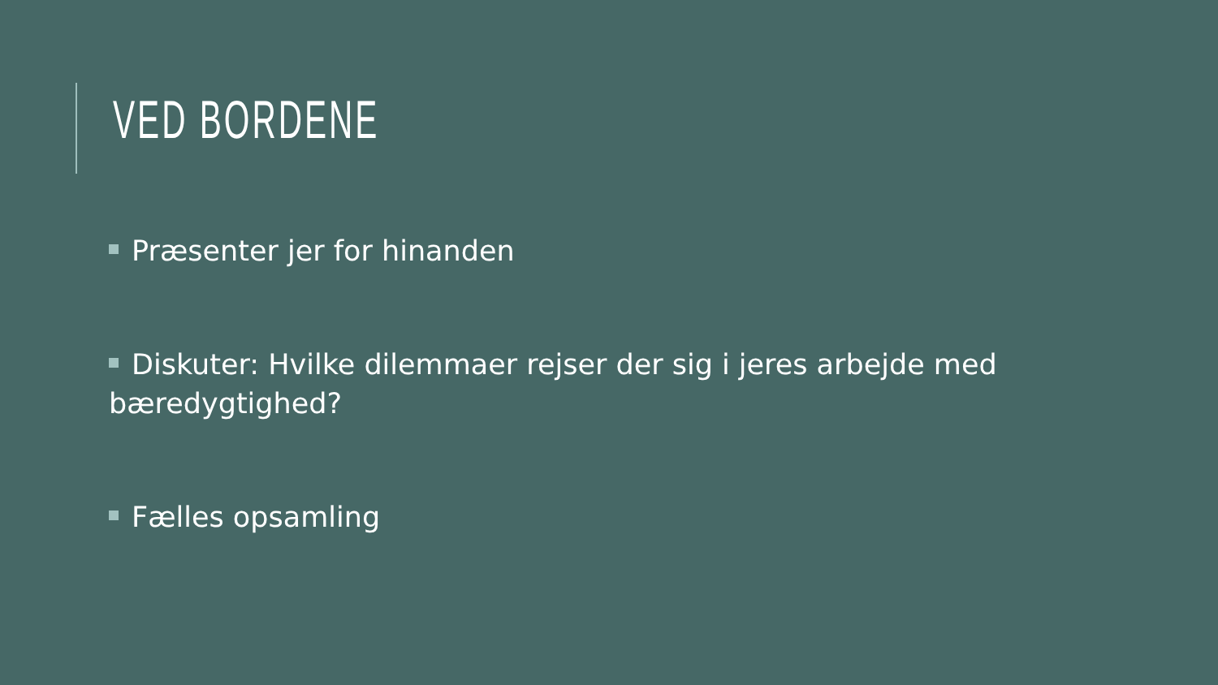VED BORDENE
Præsenter jer for hinanden
Diskuter: Hvilke dilemmaer rejser der sig i jeres arbejde med bæredygtighed?
Fælles opsamling